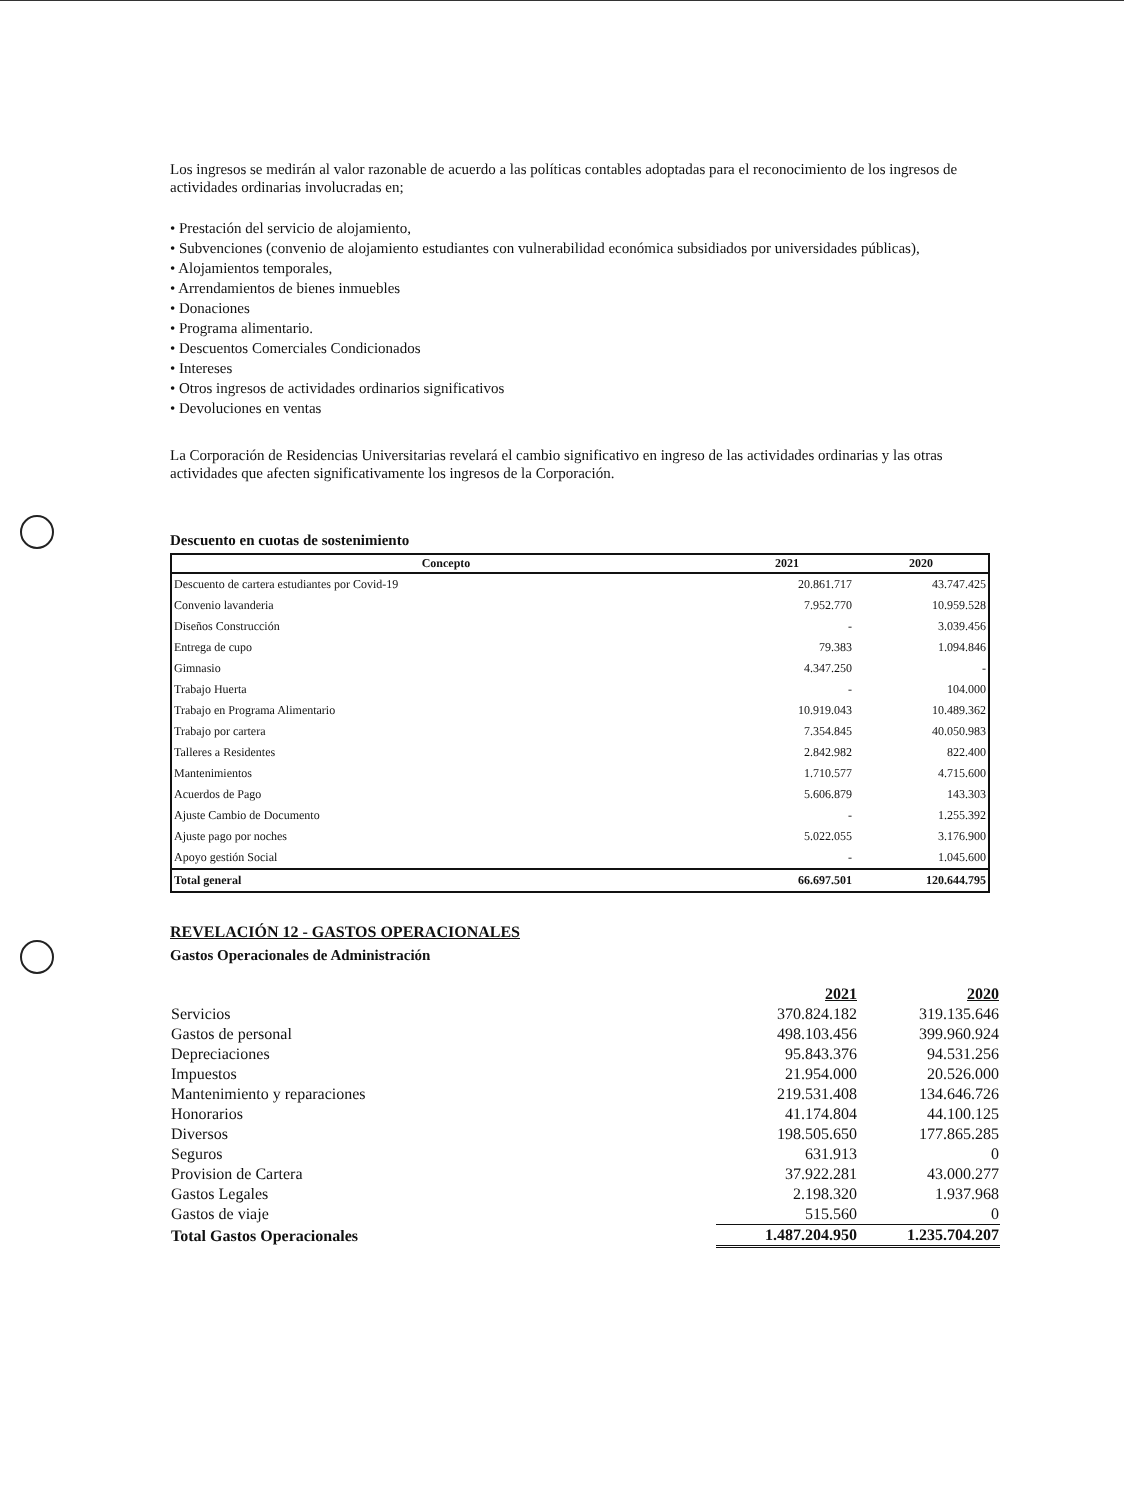Los ingresos se medirán al valor razonable de acuerdo a las políticas contables adoptadas para el reconocimiento de los ingresos de actividades ordinarias involucradas en;
• Prestación del servicio de alojamiento,
• Subvenciones (convenio de alojamiento estudiantes con vulnerabilidad económica subsidiados por universidades públicas),
• Alojamientos temporales,
• Arrendamientos de bienes inmuebles
• Donaciones
• Programa alimentario.
• Descuentos Comerciales Condicionados
• Intereses
• Otros ingresos de actividades ordinarios significativos
• Devoluciones en ventas
La Corporación de Residencias Universitarias revelará el cambio significativo en ingreso de las actividades ordinarias y las otras actividades que afecten significativamente los ingresos de la Corporación.
Descuento en cuotas de sostenimiento
| Concepto | 2021 | 2020 |
| --- | --- | --- |
| Descuento de cartera estudiantes por Covid-19 | 20.861.717 | 43.747.425 |
| Convenio lavanderia | 7.952.770 | 10.959.528 |
| Diseños Construcción | - | 3.039.456 |
| Entrega de cupo | 79.383 | 1.094.846 |
| Gimnasio | 4.347.250 | - |
| Trabajo Huerta | - | 104.000 |
| Trabajo en Programa Alimentario | 10.919.043 | 10.489.362 |
| Trabajo por cartera | 7.354.845 | 40.050.983 |
| Talleres a Residentes | 2.842.982 | 822.400 |
| Mantenimientos | 1.710.577 | 4.715.600 |
| Acuerdos de Pago | 5.606.879 | 143.303 |
| Ajuste Cambio de Documento | - | 1.255.392 |
| Ajuste pago por noches | 5.022.055 | 3.176.900 |
| Apoyo gestión Social | - | 1.045.600 |
| Total general | 66.697.501 | 120.644.795 |
REVELACIÓN 12 - GASTOS OPERACIONALES
Gastos Operacionales de Administración
| | 2021 | 2020 |
| Servicios | 370.824.182 | 319.135.646 |
| Gastos de personal | 498.103.456 | 399.960.924 |
| Depreciaciones | 95.843.376 | 94.531.256 |
| Impuestos | 21.954.000 | 20.526.000 |
| Mantenimiento y reparaciones | 219.531.408 | 134.646.726 |
| Honorarios | 41.174.804 | 44.100.125 |
| Diversos | 198.505.650 | 177.865.285 |
| Seguros | 631.913 | 0 |
| Provision de Cartera | 37.922.281 | 43.000.277 |
| Gastos Legales | 2.198.320 | 1.937.968 |
| Gastos de viaje | 515.560 | 0 |
| Total Gastos Operacionales | 1.487.204.950 | 1.235.704.207 |